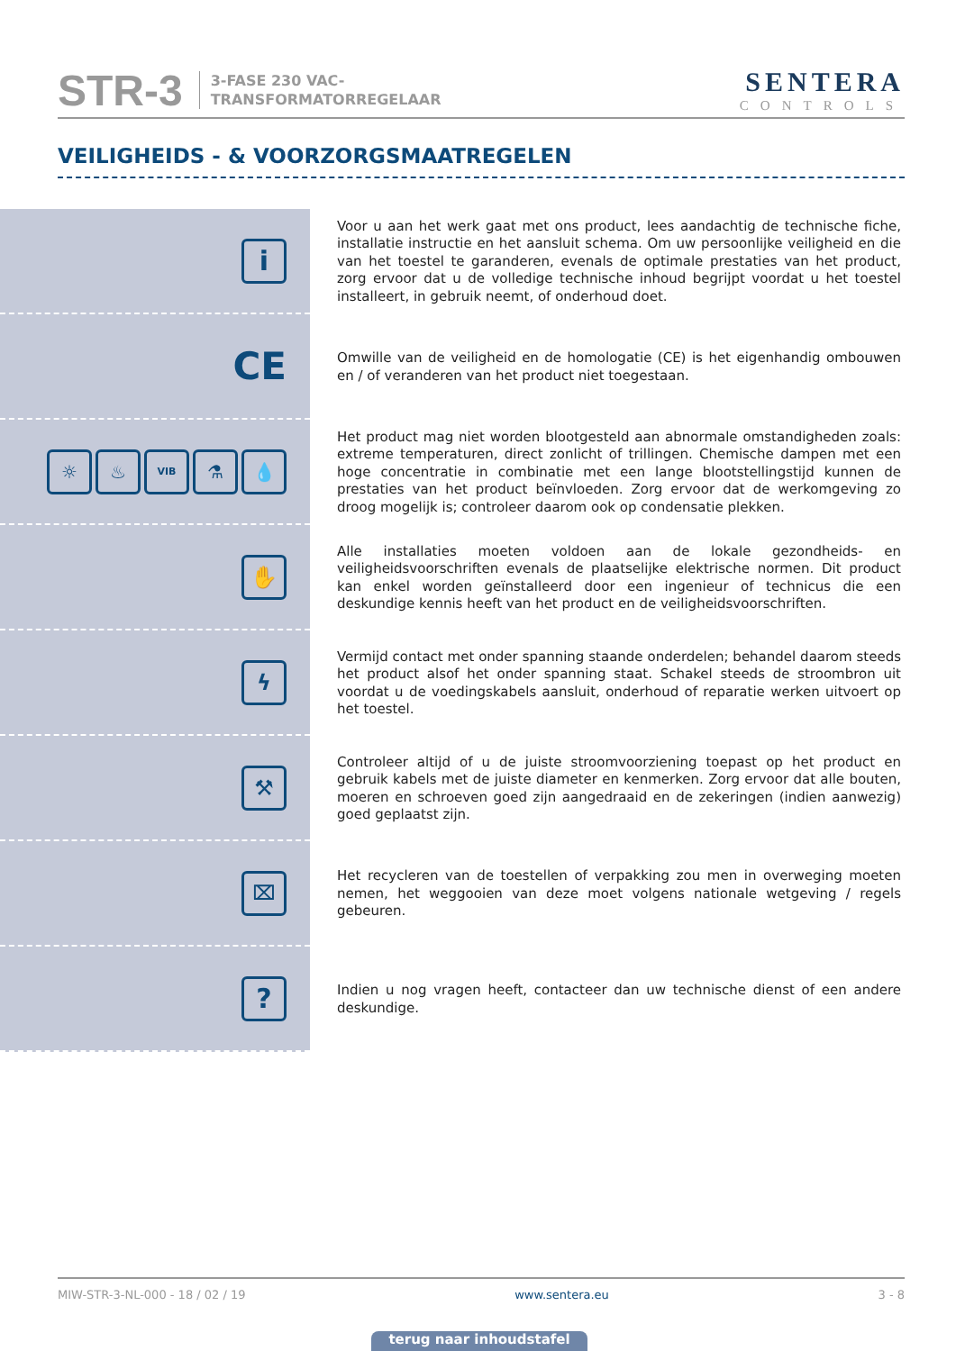STR-3
3-FASE 230 VAC-
TRANSFORMATORREGELAAR
SENTERA
CONTROLS
VEILIGHEIDS - & VOORZORGSMAATREGELEN
i
Voor u aan het werk gaat met ons product, lees aandachtig de technische fiche, installatie instructie en het aansluit schema. Om uw persoonlijke veiligheid en die van het toestel te garanderen, evenals de optimale prestaties van het product, zorg ervoor dat u de volledige technische inhoud begrijpt voordat u het toestel installeert, in gebruik neemt, of onderhoud doet.
CE
Omwille van de veiligheid en de homologatie (CE) is het eigenhandig ombouwen en / of veranderen van het product niet toegestaan.
☼ ♨
VIB
⚗ 💧
Het product mag niet worden blootgesteld aan abnormale omstandigheden zoals: extreme temperaturen, direct zonlicht of trillingen. Chemische dampen met een hoge concentratie in combinatie met een lange blootstellingstijd kunnen de prestaties van het product beïnvloeden. Zorg ervoor dat de werkomgeving zo droog mogelijk is; controleer daarom ook op condensatie plekken.
✋
Alle installaties moeten voldoen aan de lokale gezondheids- en veiligheidsvoorschriften evenals de plaatselijke elektrische normen. Dit product kan enkel worden geïnstalleerd door een ingenieur of technicus die een deskundige kennis heeft van het product en de veiligheidsvoorschriften.
ϟ
Vermijd contact met onder spanning staande onderdelen; behandel daarom steeds het product alsof het onder spanning staat. Schakel steeds de stroombron uit voordat u de voedingskabels aansluit, onderhoud of reparatie werken uitvoert op het toestel.
⚒
Controleer altijd of u de juiste stroomvoorziening toepast op het product en gebruik kabels met de juiste diameter en kenmerken. Zorg ervoor dat alle bouten, moeren en schroeven goed zijn aangedraaid en de zekeringen (indien aanwezig) goed geplaatst zijn.
⌧
Het recycleren van de toestellen of verpakking zou men in overweging moeten nemen, het weggooien van deze moet volgens nationale wetgeving / regels gebeuren.
?
Indien u nog vragen heeft, contacteer dan uw technische dienst of een andere deskundige.
MIW-STR-3-NL-000 - 18 / 02 / 19 www.sentera.eu 3 - 8
terug naar inhoudstafel